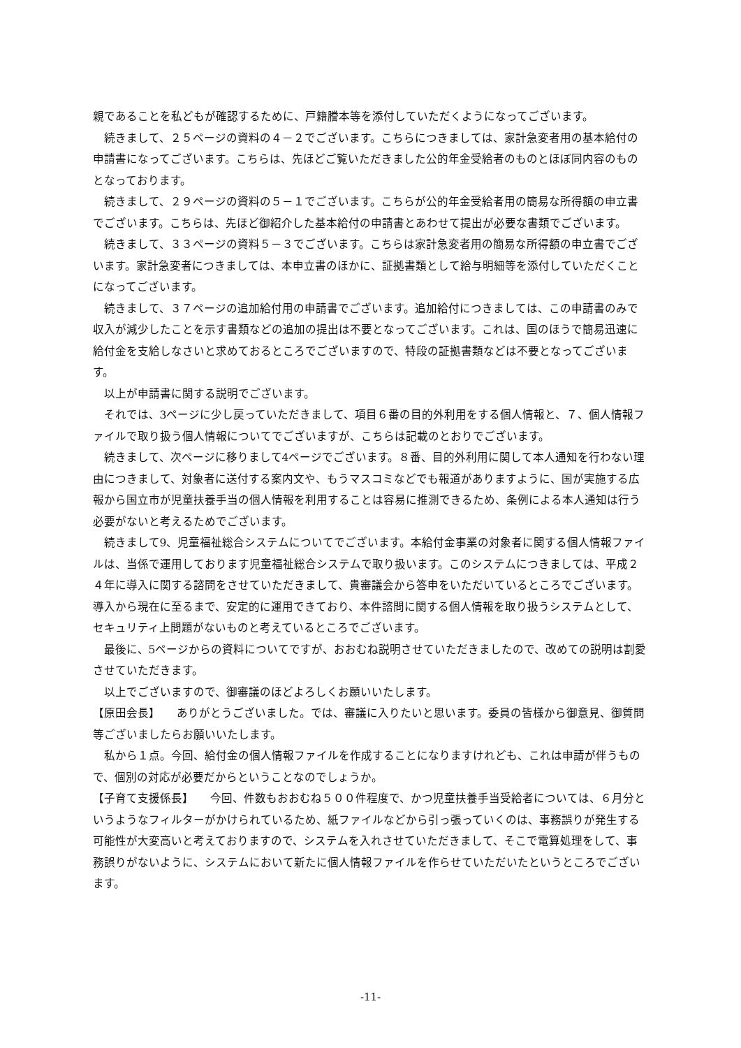親であることを私どもが確認するために、戸籍謄本等を添付していただくようになってございます。
続きまして、２５ページの資料の４－２でございます。こちらにつきましては、家計急変者用の基本給付の申請書になってございます。こちらは、先ほどご覧いただきました公的年金受給者のものとほぼ同内容のものとなっております。
続きまして、２９ページの資料の５－１でございます。こちらが公的年金受給者用の簡易な所得額の申立書でございます。こちらは、先ほど御紹介した基本給付の申請書とあわせて提出が必要な書類でございます。
続きまして、３３ページの資料５－３でございます。こちらは家計急変者用の簡易な所得額の申立書でございます。家計急変者につきましては、本申立書のほかに、証拠書類として給与明細等を添付していただくことになってございます。
続きまして、３７ページの追加給付用の申請書でございます。追加給付につきましては、この申請書のみで収入が減少したことを示す書類などの追加の提出は不要となってございます。これは、国のほうで簡易迅速に給付金を支給しなさいと求めておるところでございますので、特段の証拠書類などは不要となってございます。
以上が申請書に関する説明でございます。
それでは、3ページに少し戻っていただきまして、項目６番の目的外利用をする個人情報と、７、個人情報ファイルで取り扱う個人情報についてでございますが、こちらは記載のとおりでございます。
続きまして、次ページに移りまして4ページでございます。８番、目的外利用に関して本人通知を行わない理由につきまして、対象者に送付する案内文や、もうマスコミなどでも報道がありますように、国が実施する広報から国立市が児童扶養手当の個人情報を利用することは容易に推測できるため、条例による本人通知は行う必要がないと考えるためでございます。
続きまして9、児童福祉総合システムについてでございます。本給付金事業の対象者に関する個人情報ファイルは、当係で運用しております児童福祉総合システムで取り扱います。このシステムにつきましては、平成２４年に導入に関する諮問をさせていただきまして、貴審議会から答申をいただいているところでございます。導入から現在に至るまで、安定的に運用できており、本件諮問に関する個人情報を取り扱うシステムとして、セキュリティ上問題がないものと考えているところでございます。
最後に、5ページからの資料についてですが、おおむね説明させていただきましたので、改めての説明は割愛させていただきます。
以上でございますので、御審議のほどよろしくお願いいたします。
【原田会長】　　ありがとうございました。では、審議に入りたいと思います。委員の皆様から御意見、御質問等ございましたらお願いいたします。
私から１点。今回、給付金の個人情報ファイルを作成することになりますけれども、これは申請が伴うもので、個別の対応が必要だからということなのでしょうか。
【子育て支援係長】　　今回、件数もおおむね５００件程度で、かつ児童扶養手当受給者については、６月分というようなフィルターがかけられているため、紙ファイルなどから引っ張っていくのは、事務誤りが発生する可能性が大変高いと考えておりますので、システムを入れさせていただきまして、そこで電算処理をして、事務誤りがないように、システムにおいて新たに個人情報ファイルを作らせていただいたというところでございます。
-11-